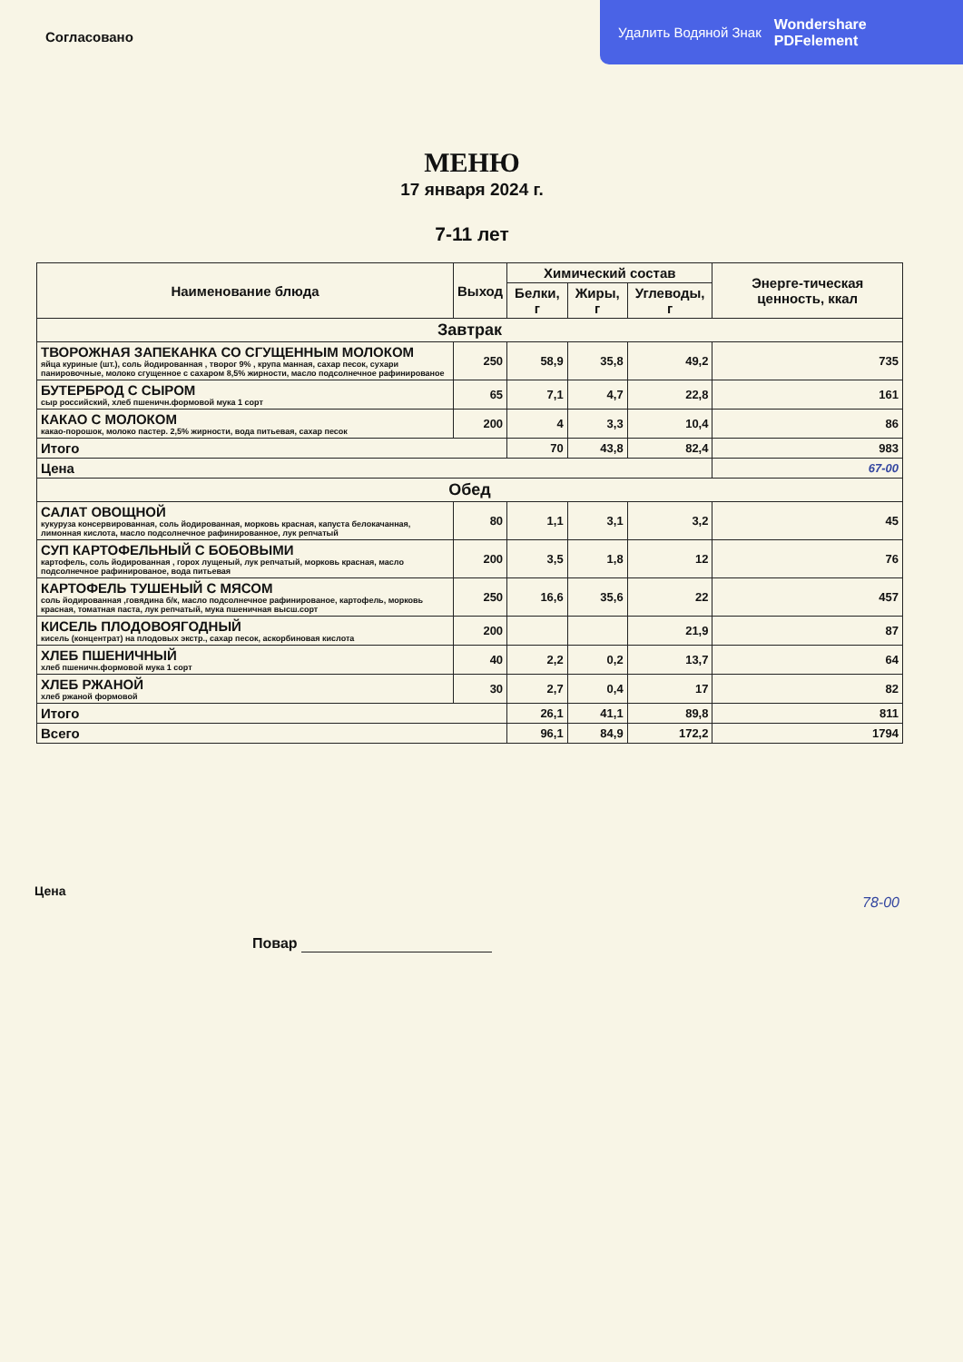Согласовано
Удалить Водяной Знак Wondershare
PDFelement
МЕНЮ
17 января 2024 г.
7-11 лет
| Наименование блюда | Выход | Химический состав | | | Энерге-тическая ценность, ккал |
| --- | --- | --- | --- | --- | --- |
| | | Белки, г | Жиры, г | Углеводы, г | |
| Завтрак | | | | | |
| ТВОРОЖНАЯ ЗАПЕКАНКА СО СГУЩЕННЫМ МОЛОКОМ яйца куриные (шт.), соль йодированная , творог 9% , крупа манная, сахар песок, сухари панировочные, молоко сгущенное с сахаром 8,5% жирности, масло подсолнечное рафинированое | 250 | 58,9 | 35,8 | 49,2 | 735 |
| БУТЕРБРОД С СЫРОМ сыр российский, хлеб пшеничн.формовой мука 1 сорт | 65 | 7,1 | 4,7 | 22,8 | 161 |
| КАКАО С МОЛОКОМ какао-порошок, молоко пастер. 2,5% жирности, вода питьевая, сахар песок | 200 | 4 | 3,3 | 10,4 | 86 |
| Итого | | 70 | 43,8 | 82,4 | 983 |
| Цена | | | | | 67-00 |
| Обед | | | | | |
| САЛАТ ОВОЩНОЙ кукуруза консервированная, соль йодированная, морковь красная, капуста белокачанная, лимонная кислота, масло подсолнечное рафинированное, лук репчатый | 80 | 1,1 | 3,1 | 3,2 | 45 |
| СУП КАРТОФЕЛЬНЫЙ С БОБОВЫМИ картофель, соль йодированная , горох лущеный, лук репчатый, морковь красная, масло подсолнечное рафинированое, вода питьевая | 200 | 3,5 | 1,8 | 12 | 76 |
| КАРТОФЕЛЬ ТУШЕНЫЙ С МЯСОМ соль йодированная ,говядина б/к, масло подсолнечное рафинированое, картофель, морковь красная, томатная паста, лук репчатый, мука пшеничная высш.сорт | 250 | 16,6 | 35,6 | 22 | 457 |
| КИСЕЛЬ ПЛОДОВОЯГОДНЫЙ кисель (концентрат) на плодовых экстр., сахар песок, аскорбиновая кислота | 200 | | | 21,9 | 87 |
| ХЛЕБ ПШЕНИЧНЫЙ хлеб пшеничн.формовой мука 1 сорт | 40 | 2,2 | 0,2 | 13,7 | 64 |
| ХЛЕБ РЖАНОЙ хлеб ржаной формовой | 30 | 2,7 | 0,4 | 17 | 82 |
| Итого | | 26,1 | 41,1 | 89,8 | 811 |
| Всего | | 96,1 | 84,9 | 172,2 | 1794 |
Цена
78-00
Повар